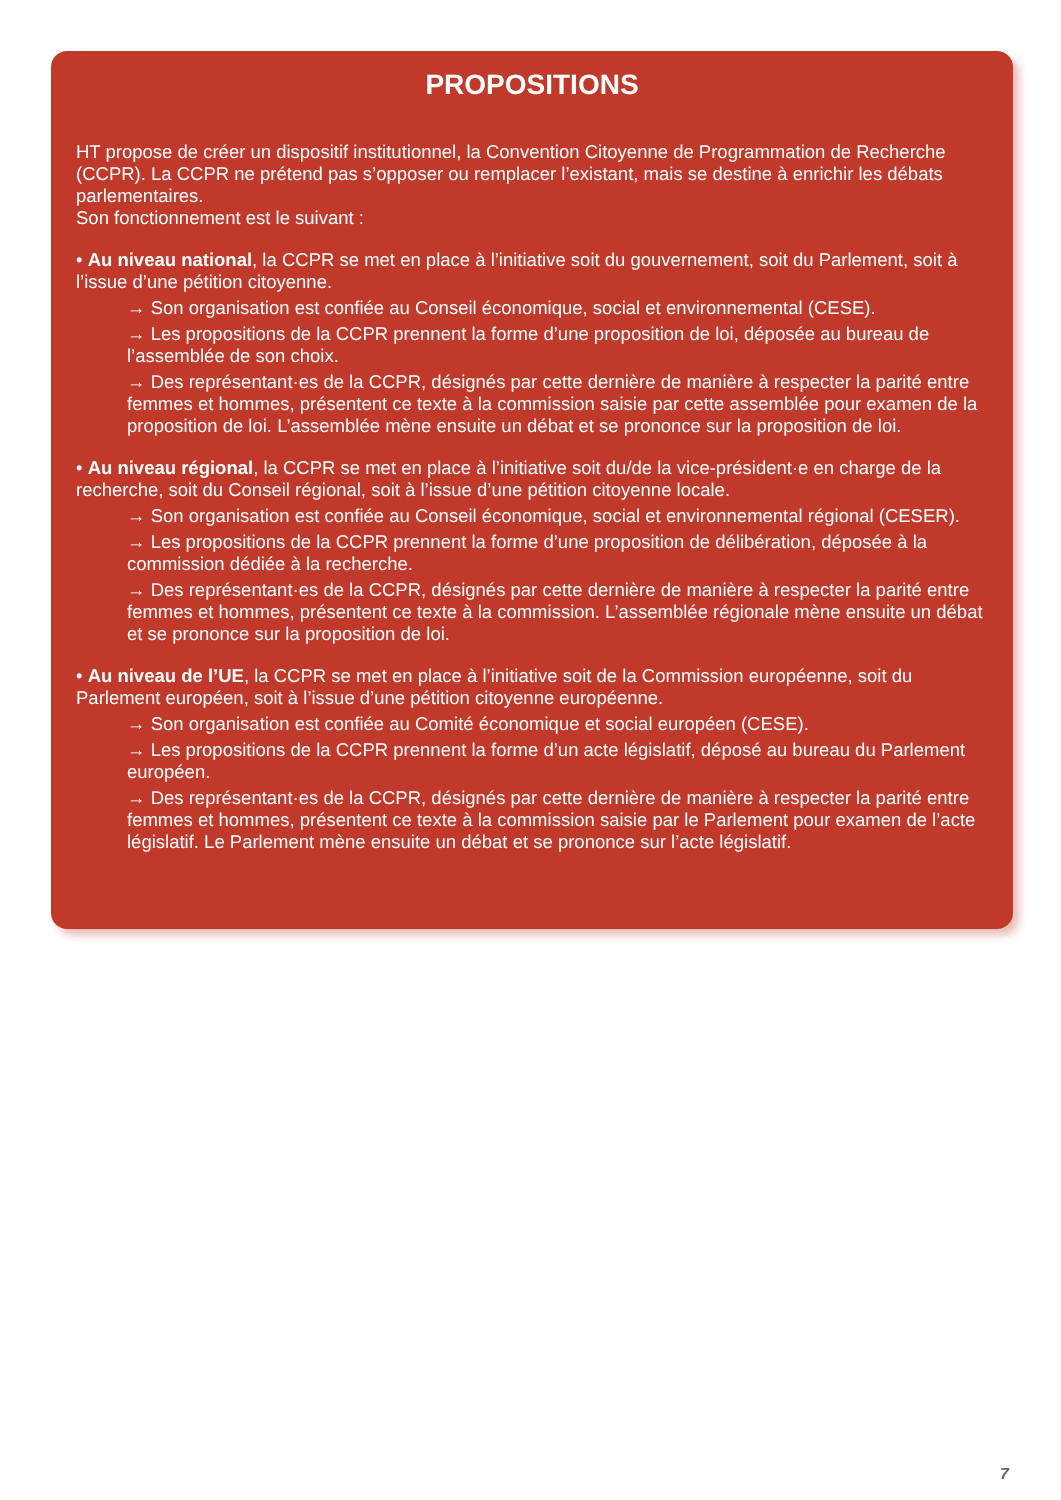PROPOSITIONS
HT propose de créer un dispositif institutionnel, la Convention Citoyenne de Programmation de Recherche (CCPR). La CCPR ne prétend pas s’opposer ou remplacer l’existant, mais se destine à enrichir les débats parlementaires.
Son fonctionnement est le suivant :
• Au niveau national, la CCPR se met en place à l’initiative soit du gouvernement, soit du Parlement, soit à l’issue d’une pétition citoyenne.
→ Son organisation est confiée au Conseil économique, social et environnemental (CESE).
→ Les propositions de la CCPR prennent la forme d’une proposition de loi, déposée au bureau de l’assemblée de son choix.
→ Des représentant·es de la CCPR, désignés par cette dernière de manière à respecter la parité entre femmes et hommes, présentent ce texte à la commission saisie par cette assemblée pour examen de la proposition de loi. L’assemblée mène ensuite un débat et se prononce sur la proposition de loi.
• Au niveau régional, la CCPR se met en place à l’initiative soit du/de la vice-président·e en charge de la recherche, soit du Conseil régional, soit à l’issue d’une pétition citoyenne locale.
→ Son organisation est confiée au Conseil économique, social et environnemental régional (CESER).
→ Les propositions de la CCPR prennent la forme d’une proposition de délibération, déposée à la commission dédiée à la recherche.
→ Des représentant·es de la CCPR, désignés par cette dernière de manière à respecter la parité entre femmes et hommes, présentent ce texte à la commission. L’assemblée régionale mène ensuite un débat et se prononce sur la proposition de loi.
• Au niveau de l’UE, la CCPR se met en place à l’initiative soit de la Commission européenne, soit du Parlement européen, soit à l’issue d’une pétition citoyenne européenne.
→ Son organisation est confiée au Comité économique et social européen (CESE).
→ Les propositions de la CCPR prennent la forme d’un acte législatif, déposé au bureau du Parlement européen.
→ Des représentant·es de la CCPR, désignés par cette dernière de manière à respecter la parité entre femmes et hommes, présentent ce texte à la commission saisie par le Parlement pour examen de l’acte législatif. Le Parlement mène ensuite un débat et se prononce sur l’acte législatif.
7